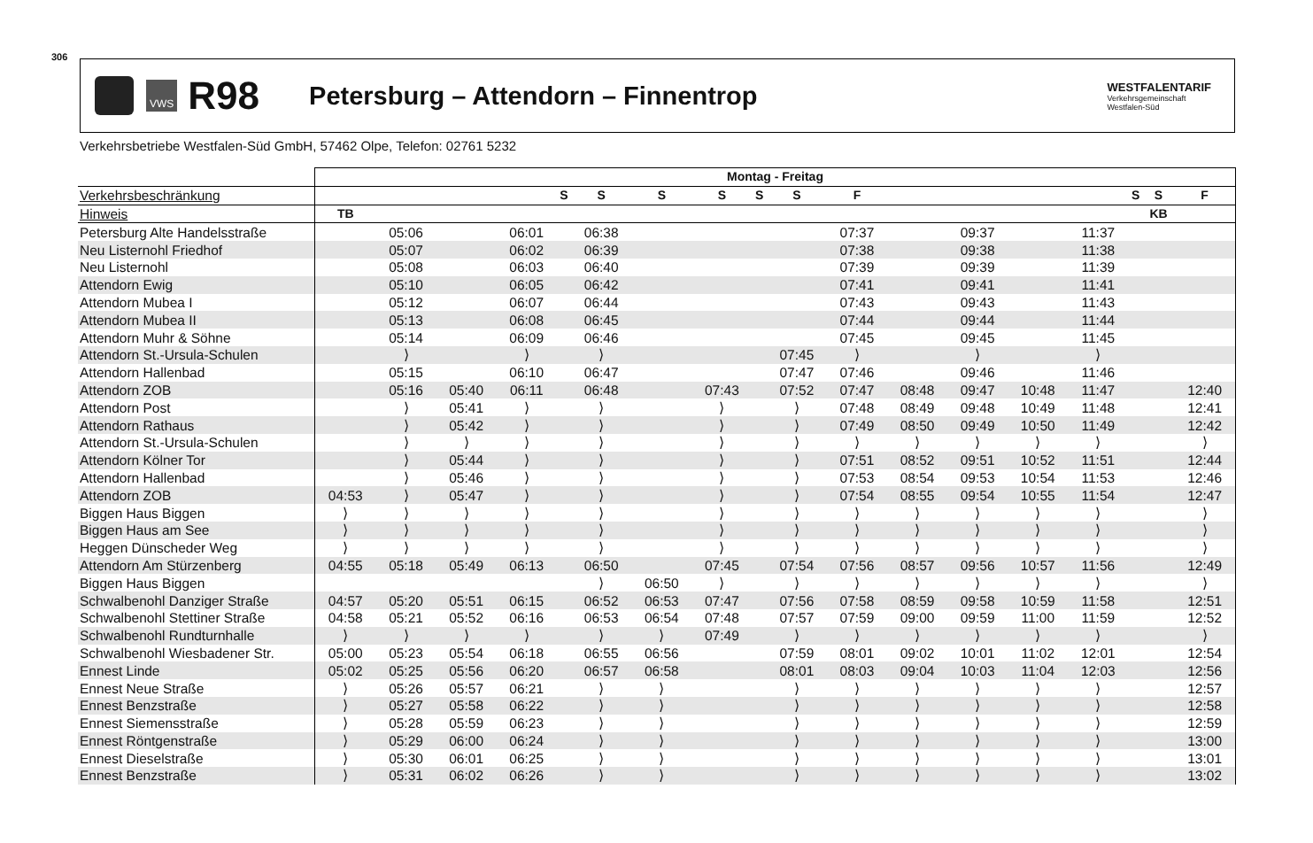306
VWS
R98
Petersburg – Attendorn – Finnentrop
WESTFALENTARIF
Verkehrsgemeinschaft
Westfalen-Süd
Verkehrsbetriebe Westfalen-Süd GmbH, 57462 Olpe, Telefon: 02761 5232
| | Montag - Freitag | | | | | | | | | | | | | | | | | |
| --- | --- | --- | --- | --- | --- | --- | --- | --- | --- | --- | --- | --- | --- | --- | --- | --- | --- | --- |
| Verkehrsbeschränkung | | | | | S | S | S | S | S | S | F | | | | | S | S | F |
| Hinweis | TB | | | | | | | | | | | | | | | | KB | |
| Petersburg Alte Handelsstraße | | 05:06 | | 06:01 | | 06:38 | | | | | 07:37 | | 09:37 | | 11:37 | | | |
| Neu Listernohl Friedhof | | 05:07 | | 06:02 | | 06:39 | | | | | 07:38 | | 09:38 | | 11:38 | | | |
| Neu Listernohl | | 05:08 | | 06:03 | | 06:40 | | | | | 07:39 | | 09:39 | | 11:39 | | | |
| Attendorn Ewig | | 05:10 | | 06:05 | | 06:42 | | | | | 07:41 | | 09:41 | | 11:41 | | | |
| Attendorn Mubea I | | 05:12 | | 06:07 | | 06:44 | | | | | 07:43 | | 09:43 | | 11:43 | | | |
| Attendorn Mubea II | | 05:13 | | 06:08 | | 06:45 | | | | | 07:44 | | 09:44 | | 11:44 | | | |
| Attendorn Muhr & Söhne | | 05:14 | | 06:09 | | 06:46 | | | | | 07:45 | | 09:45 | | 11:45 | | | |
| Attendorn St.-Ursula-Schulen | | ⟩ | | ⟩ | | ⟩ | | | | 07:45 | ⟩ | | ⟩ | | ⟩ | | | |
| Attendorn Hallenbad | | 05:15 | | 06:10 | | 06:47 | | | | 07:47 | 07:46 | | 09:46 | | 11:46 | | | |
| Attendorn ZOB | | 05:16 | 05:40 | 06:11 | | 06:48 | | 07:43 | | 07:52 | 07:47 | 08:48 | 09:47 | 10:48 | 11:47 | | | 12:40 |
| Attendorn Post | | ⟩ | 05:41 | ⟩ | | ⟩ | | ⟩ | | ⟩ | 07:48 | 08:49 | 09:48 | 10:49 | 11:48 | | | 12:41 |
| Attendorn Rathaus | | ⟩ | 05:42 | ⟩ | | ⟩ | | ⟩ | | ⟩ | 07:49 | 08:50 | 09:49 | 10:50 | 11:49 | | | 12:42 |
| Attendorn St.-Ursula-Schulen | | ⟩ | ⟩ | ⟩ | | ⟩ | | ⟩ | | ⟩ | ⟩ | ⟩ | ⟩ | ⟩ | ⟩ | | | ⟩ |
| Attendorn Kölner Tor | | ⟩ | 05:44 | ⟩ | | ⟩ | | ⟩ | | ⟩ | 07:51 | 08:52 | 09:51 | 10:52 | 11:51 | | | 12:44 |
| Attendorn Hallenbad | | ⟩ | 05:46 | ⟩ | | ⟩ | | ⟩ | | ⟩ | 07:53 | 08:54 | 09:53 | 10:54 | 11:53 | | | 12:46 |
| Attendorn ZOB | 04:53 | ⟩ | 05:47 | ⟩ | | ⟩ | | ⟩ | | ⟩ | 07:54 | 08:55 | 09:54 | 10:55 | 11:54 | | | 12:47 |
| Biggen Haus Biggen | ⟩ | ⟩ | ⟩ | ⟩ | | ⟩ | | ⟩ | | ⟩ | ⟩ | ⟩ | ⟩ | ⟩ | ⟩ | | | ⟩ |
| Biggen Haus am See | ⟩ | ⟩ | ⟩ | ⟩ | | ⟩ | | ⟩ | | ⟩ | ⟩ | ⟩ | ⟩ | ⟩ | ⟩ | | | ⟩ |
| Heggen Dünscheder Weg | ⟩ | ⟩ | ⟩ | ⟩ | | ⟩ | | ⟩ | | ⟩ | ⟩ | ⟩ | ⟩ | ⟩ | ⟩ | | | ⟩ |
| Attendorn Am Stürzenberg | 04:55 | 05:18 | 05:49 | 06:13 | | 06:50 | | 07:45 | | 07:54 | 07:56 | 08:57 | 09:56 | 10:57 | 11:56 | | | 12:49 |
| Biggen Haus Biggen | | | | | | ⟩ | 06:50 | ⟩ | | ⟩ | ⟩ | ⟩ | ⟩ | ⟩ | ⟩ | | | ⟩ |
| Schwalbenohl Danziger Straße | 04:57 | 05:20 | 05:51 | 06:15 | | 06:52 | 06:53 | 07:47 | | 07:56 | 07:58 | 08:59 | 09:58 | 10:59 | 11:58 | | | 12:51 |
| Schwalbenohl Stettiner Straße | 04:58 | 05:21 | 05:52 | 06:16 | | 06:53 | 06:54 | 07:48 | | 07:57 | 07:59 | 09:00 | 09:59 | 11:00 | 11:59 | | | 12:52 |
| Schwalbenohl Rundturnhalle | ⟩ | ⟩ | ⟩ | ⟩ | | ⟩ | ⟩ | 07:49 | | ⟩ | ⟩ | ⟩ | ⟩ | ⟩ | ⟩ | | | ⟩ |
| Schwalbenohl Wiesbadener Str. | 05:00 | 05:23 | 05:54 | 06:18 | | 06:55 | 06:56 | | | 07:59 | 08:01 | 09:02 | 10:01 | 11:02 | 12:01 | | | 12:54 |
| Ennest Linde | 05:02 | 05:25 | 05:56 | 06:20 | | 06:57 | 06:58 | | | 08:01 | 08:03 | 09:04 | 10:03 | 11:04 | 12:03 | | | 12:56 |
| Ennest Neue Straße | ⟩ | 05:26 | 05:57 | 06:21 | | ⟩ | ⟩ | | | ⟩ | ⟩ | ⟩ | ⟩ | ⟩ | ⟩ | | | 12:57 |
| Ennest Benzstraße | ⟩ | 05:27 | 05:58 | 06:22 | | ⟩ | ⟩ | | | ⟩ | ⟩ | ⟩ | ⟩ | ⟩ | ⟩ | | | 12:58 |
| Ennest Siemensstraße | ⟩ | 05:28 | 05:59 | 06:23 | | ⟩ | ⟩ | | | ⟩ | ⟩ | ⟩ | ⟩ | ⟩ | ⟩ | | | 12:59 |
| Ennest Röntgenstraße | ⟩ | 05:29 | 06:00 | 06:24 | | ⟩ | ⟩ | | | ⟩ | ⟩ | ⟩ | ⟩ | ⟩ | ⟩ | | | 13:00 |
| Ennest Dieselstraße | ⟩ | 05:30 | 06:01 | 06:25 | | ⟩ | ⟩ | | | ⟩ | ⟩ | ⟩ | ⟩ | ⟩ | ⟩ | | | 13:01 |
| Ennest Benzstraße | ⟩ | 05:31 | 06:02 | 06:26 | | ⟩ | ⟩ | | | ⟩ | ⟩ | ⟩ | ⟩ | ⟩ | ⟩ | | | 13:02 |